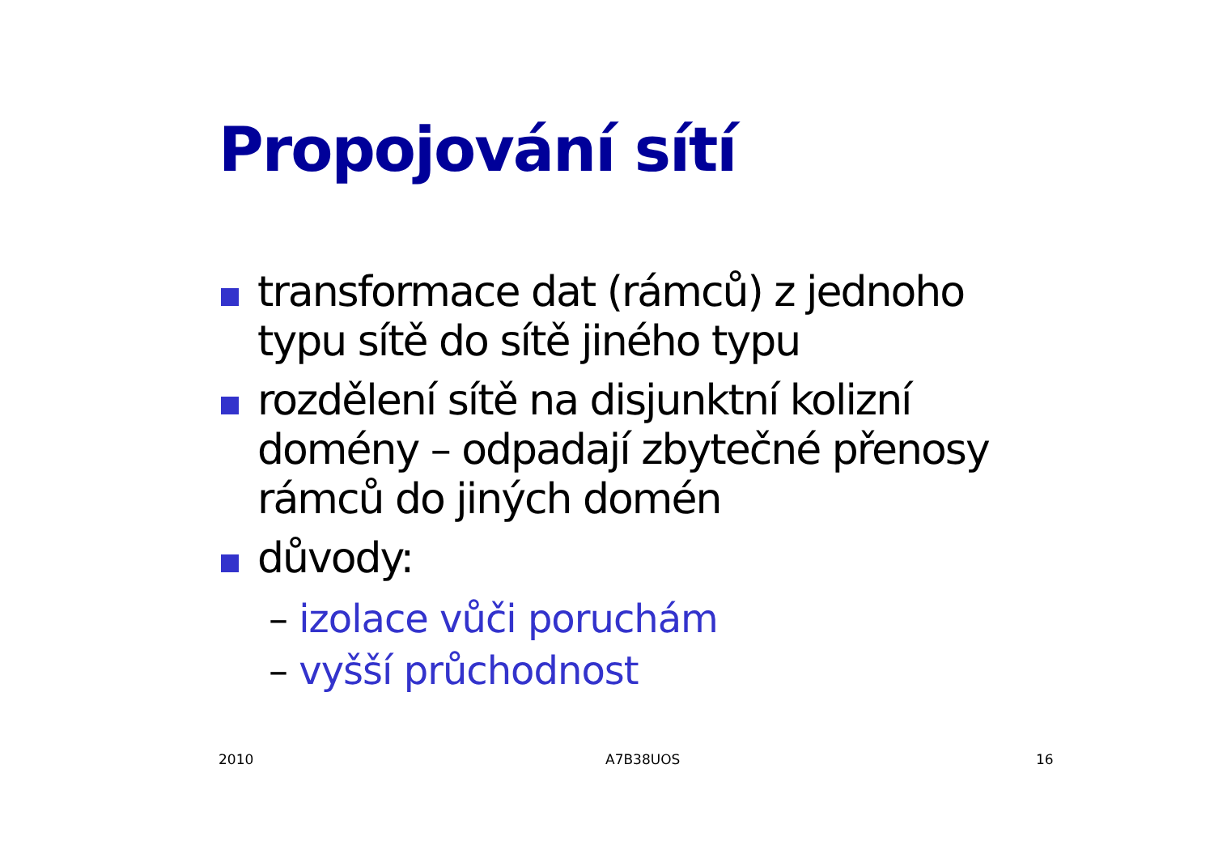Propojování sítí
transformace dat (rámců) z jednoho typu sítě do sítě jiného typu
rozdělení sítě na disjunktní kolizní domény – odpadají zbytečné přenosy rámců do jiných domén
důvody:
– izolace vůči poruchám
– vyšší průchodnost
2010 A7B38UOS 16